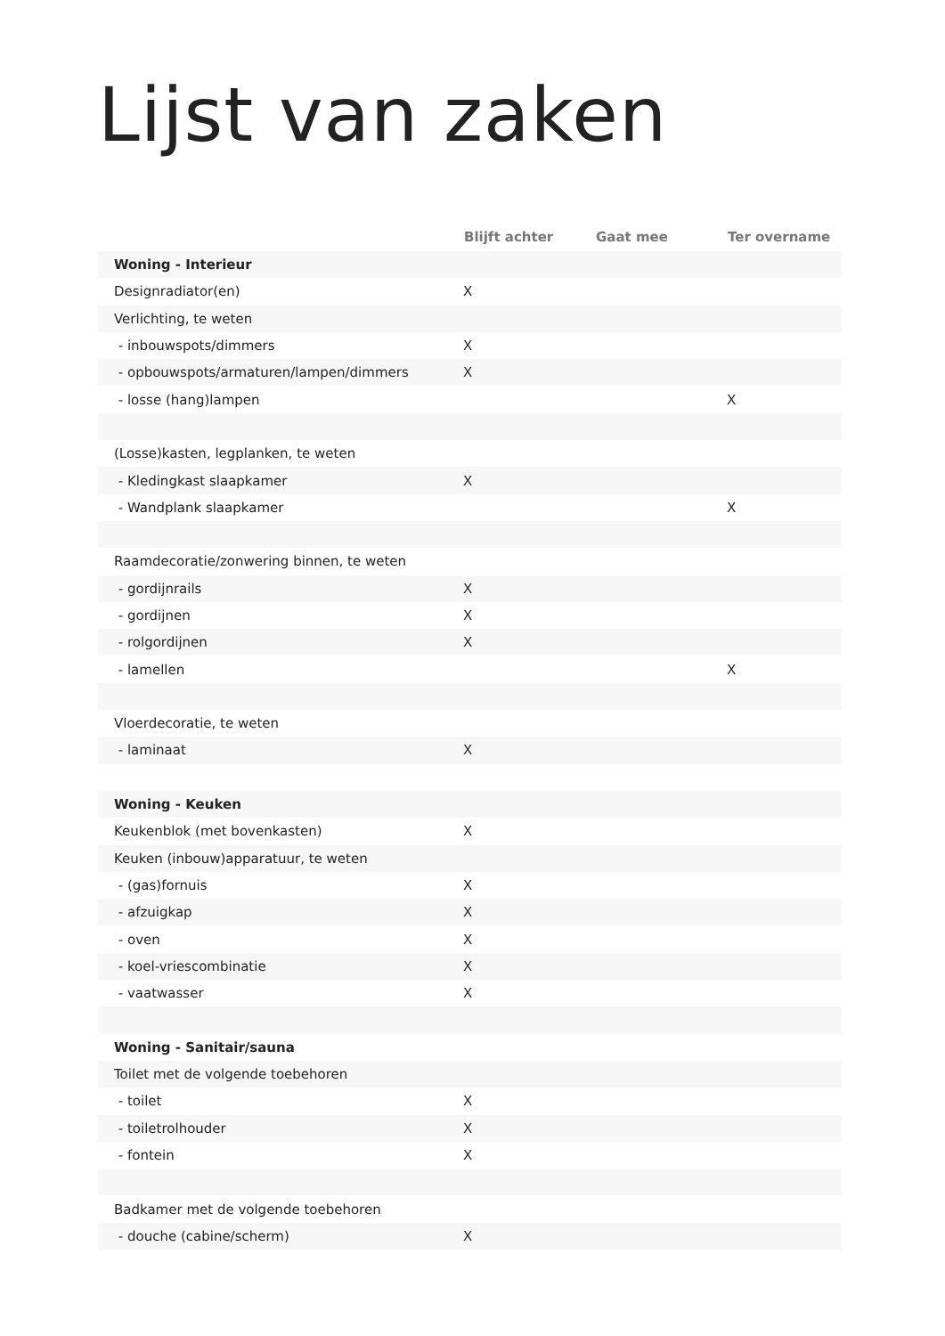Lijst van zaken
| | Blijft achter | Gaat mee | Ter overname |
| --- | --- | --- | --- |
| Woning - Interieur | | | |
| Designradiator(en) | X | | |
| Verlichting, te weten | | | |
| - inbouwspots/dimmers | X | | |
| - opbouwspots/armaturen/lampen/dimmers | X | | |
| - losse (hang)lampen | | | X |
| (Losse)kasten, legplanken, te weten | | | |
| - Kledingkast slaapkamer | X | | |
| - Wandplank slaapkamer | | | X |
| Raamdecoratie/zonwering binnen, te weten | | | |
| - gordijnrails | X | | |
| - gordijnen | X | | |
| - rolgordijnen | X | | |
| - lamellen | | | X |
| Vloerdecoratie, te weten | | | |
| - laminaat | X | | |
| Woning - Keuken | | | |
| Keukenblok (met bovenkasten) | X | | |
| Keuken (inbouw)apparatuur, te weten | | | |
| - (gas)fornuis | X | | |
| - afzuigkap | X | | |
| - oven | X | | |
| - koel-vriescombinatie | X | | |
| - vaatwasser | X | | |
| Woning - Sanitair/sauna | | | |
| Toilet met de volgende toebehoren | | | |
| - toilet | X | | |
| - toiletrolhouder | X | | |
| - fontein | X | | |
| Badkamer met de volgende toebehoren | | | |
| - douche (cabine/scherm) | X | | |